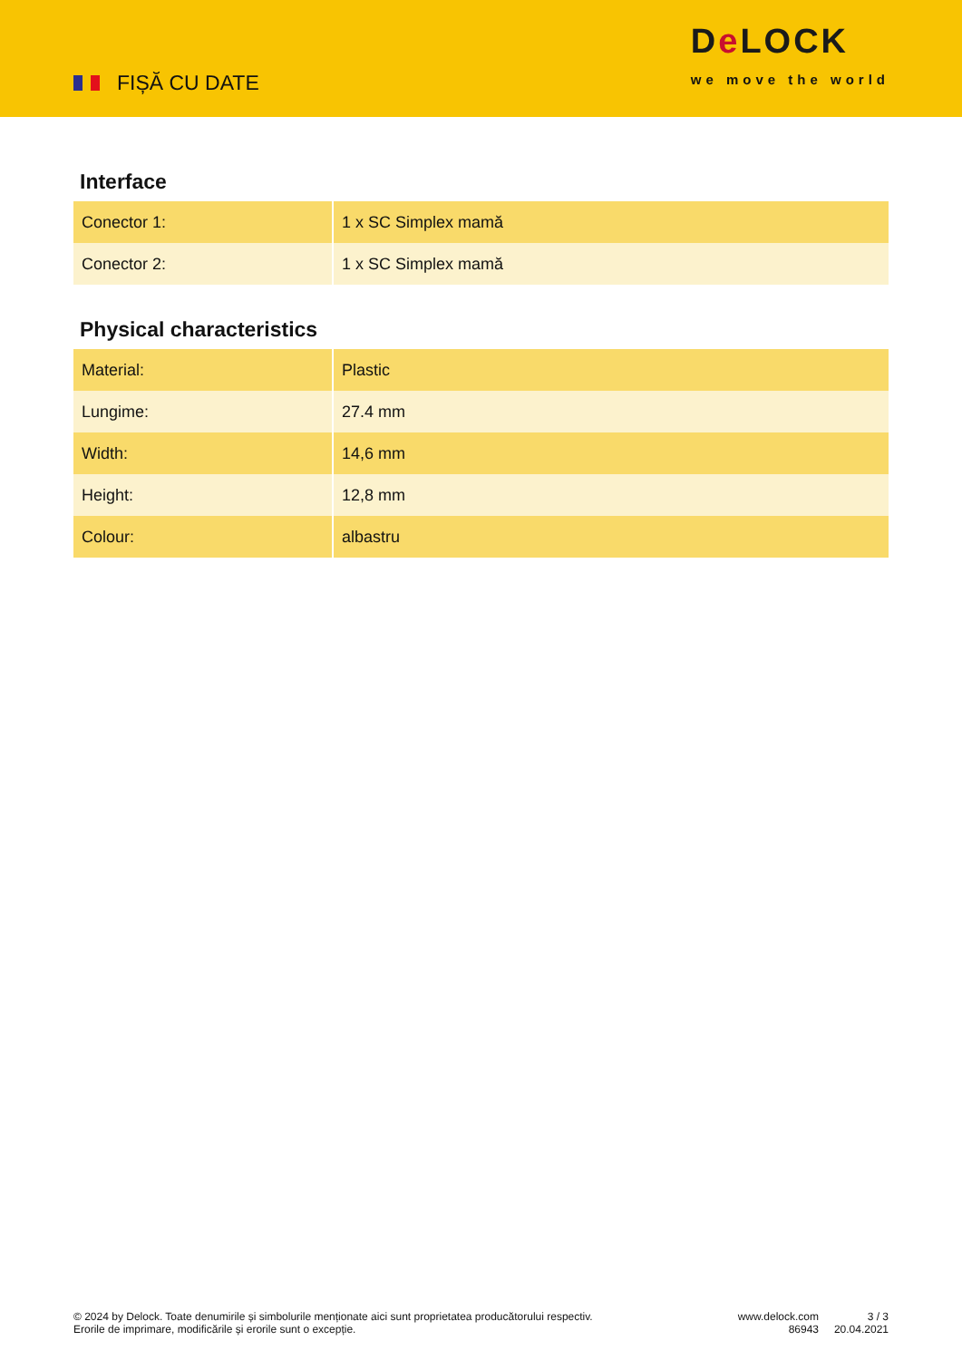FIȘĂ CU DATE
De LOCK
we move the world
Interface
| Conector 1: | 1 x SC Simplex mamă |
| Conector 2: | 1 x SC Simplex mamă |
Physical characteristics
| Material: | Plastic |
| Lungime: | 27.4 mm |
| Width: | 14,6 mm |
| Height: | 12,8 mm |
| Colour: | albastru |
© 2024 by Delock. Toate denumirile și simbolurile menționate aici sunt proprietatea producătorului respectiv. Erorile de imprimare, modificările și erorile sunt o excepție.
www.delock.com
86943
3 / 3
20.04.2021